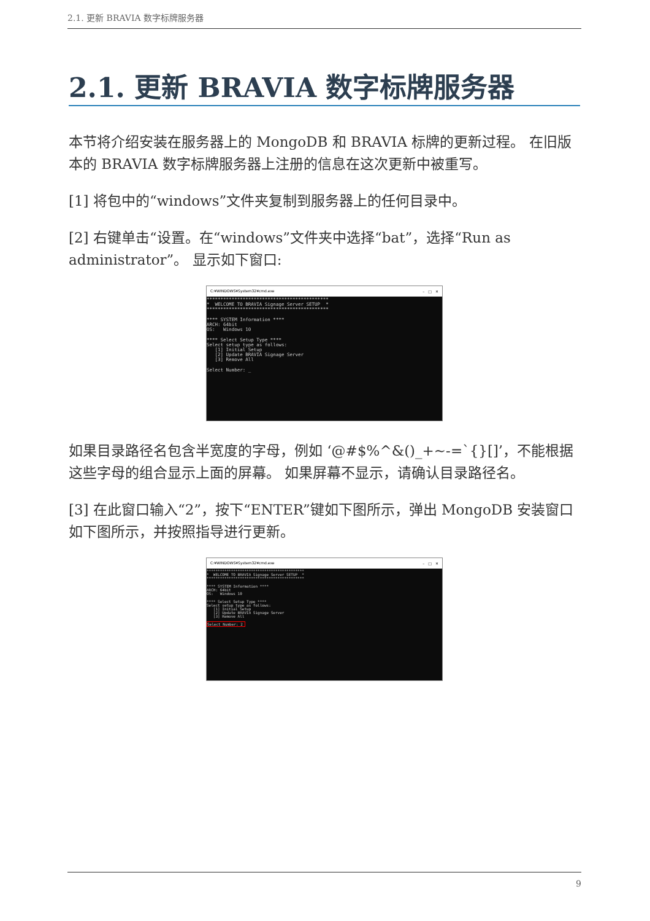2.1. 更新 BRAVIA 数字标牌服务器
2.1. 更新 BRAVIA 数字标牌服务器
本节将介绍安装在服务器上的 MongoDB 和 BRAVIA 标牌的更新过程。 在旧版本的 BRAVIA 数字标牌服务器上注册的信息在这次更新中被重写。
[1] 将包中的“windows”文件夹复制到服务器上的任何目录中。
[2] 右键单击“设置。在“windows”文件夹中选择“bat”，选择“Run as administrator”。 显示如下窗口:
C:¥WINDOWS¥System32¥cmd.exe –　□　✕
********************************************
*  WELCOME TO BRAVIA Signage Server SETUP  *
********************************************

**** SYSTEM Information ****
ARCH: 64bit
OS:   Windows 10

**** Select Setup Type ****
Select setup type as follows:
   [1] Initial Setup
   [2] Update BRAVIA Signage Server
   [3] Remove All

Select Number: _
如果目录路径名包含半宽度的字母，例如 ‘@#$%^&()_+~-=`{}[]’，不能根据这些字母的组合显示上面的屏幕。 如果屏幕不显示，请确认目录路径名。
[3] 在此窗口输入“2”，按下“ENTER”键如下图所示，弹出 MongoDB 安装窗口如下图所示，并按照指导进行更新。
C:¥WINDOWS¥System32¥cmd.exe –　□　✕
********************************************
*  WELCOME TO BRAVIA Signage Server SETUP  *
********************************************

**** SYSTEM Information ****
ARCH: 64bit
OS:   Windows 10

**** Select Setup Type ****
Select setup type as follows:
   [1] Initial Setup
   [2] Update BRAVIA Signage Server
   [3] Remove All

Select Number: 2 
9